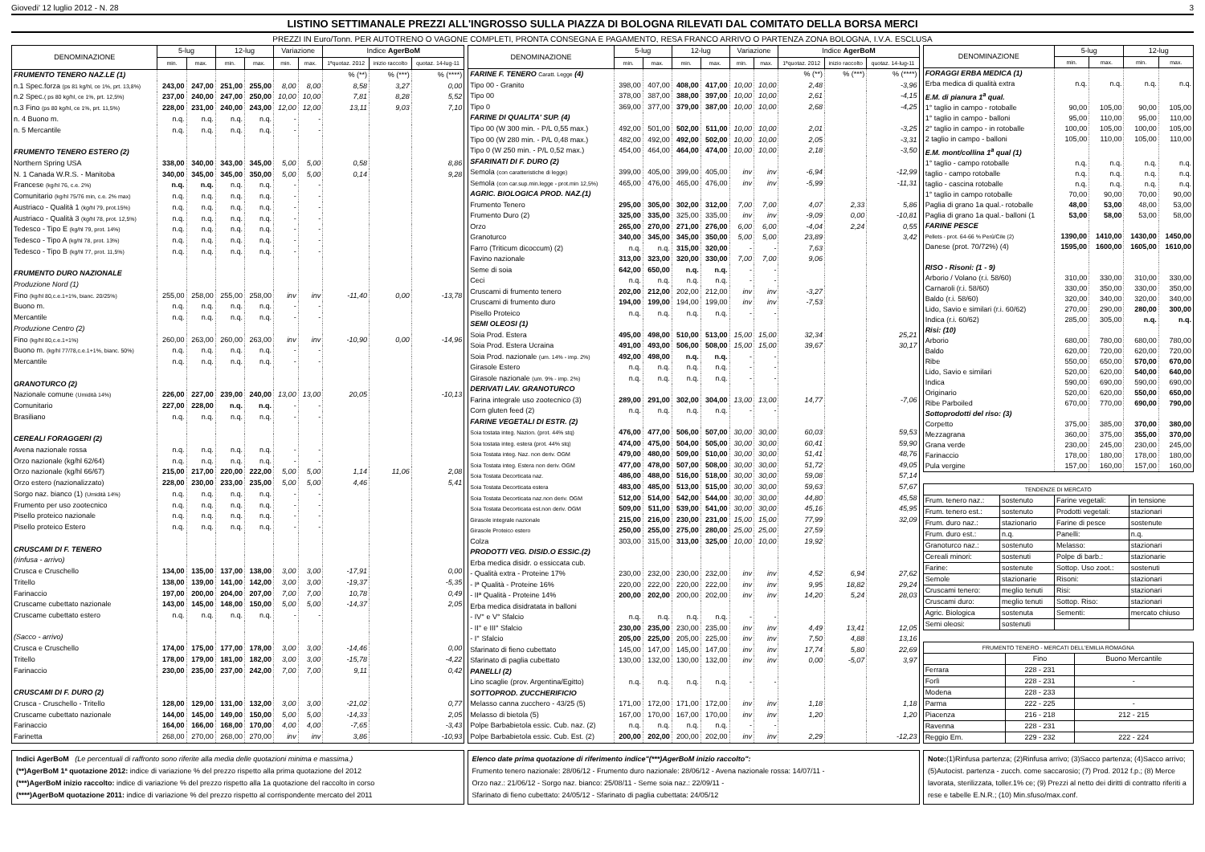Giovedi' 12 luglio 2012 - N. 28 3
LISTINO SETTIMANALE PREZZI ALL'INGROSSO SULLA PIAZZA DI BOLOGNA RILEVATI DAL COMITATO DELLA BORSA MERCI
PREZZI IN Euro/Tonn. PER AUTOTRENO O VAGONE COMPLETI, PRONTA CONSEGNA E PAGAMENTO, RESA FRANCO ARRIVO O PARTENZA ZONA BOLOGNA, I.V.A. ESCLUSA
| DENOMINAZIONE | 5-lug | | 12-lug | | Variazione | | Indice AgerBoM | | |
| --- | --- | --- | --- | --- | --- | --- | --- | --- | --- |
| | min. | max. | min. | max. | min. | max. | 1ªquotaz. 2012 | inizio raccolto | quotaz. 14-lug-11 |
| FRUMENTO TENERO NAZ.LE (1) | | | | | | | % (**) | % (***) | % (****) |
| n.1 Spec.forza (ps 81 kg/hl, ce 1%, prt. 13,8%) | 243,00 | 247,00 | 251,00 | 255,00 | 8,00 | 8,00 | 8,58 | 3,27 | 0,00 |
| n.2 Spec. ( ps 80 kg/hl, ce 1%, prt. 12,5%) | 237,00 | 240,00 | 247,00 | 250,00 | 10,00 | 10,00 | 7,81 | 8,28 | 5,52 |
| n.3 Fino (ps 80 kg/hl, ce 1%, prt. 11,5%) | 228,00 | 231,00 | 240,00 | 243,00 | 12,00 | 12,00 | 13,11 | 9,03 | 7,10 |
| n. 4 Buono m. | n.q. | n.q. | n.q. | n.q. | - | - | | | |
| n. 5 Mercantile | n.q. | n.q. | n.q. | n.q. | - | - | | | |
| FRUMENTO TENERO ESTERO (2) | | | | | | | | | |
| Northern Spring USA | 338,00 | 340,00 | 343,00 | 345,00 | 5,00 | 5,00 | 0,58 | | 8,86 |
| N. 1 Canada W.R.S. - Manitoba | 340,00 | 345,00 | 345,00 | 350,00 | 5,00 | 5,00 | 0,14 | | 9,28 |
| Francese (kg/hl 76, c.e. 2%) | n.q. | n.q. | n.q. | n.q. | - | - | | | |
| Comunitario (kg/hl 75/76 min, c.e. 2% max) | n.q. | n.q. | n.q. | n.q. | - | - | | | |
| Austriaco - Qualità 1 (kg/hl 79, prot.15%) | n.q. | n.q. | n.q. | n.q. | - | - | | | |
| Austriaco - Qualità 3 (kg/hl 78, prot. 12,5%) | n.q. | n.q. | n.q. | n.q. | - | - | | | |
| Tedesco - Tipo E (kg/hl 79, prot. 14%) | n.q. | n.q. | n.q. | n.q. | - | - | | | |
| Tedesco - Tipo A (kg/hl 78, prot. 13%) | n.q. | n.q. | n.q. | n.q. | - | - | | | |
| Tedesco - Tipo B (kg/hl 77, prot. 11,5%) | n.q. | n.q. | n.q. | n.q. | - | - | | | |
| FRUMENTO DURO NAZIONALE | | | | | | | | | |
| Produzione Nord (1) | | | | | | | | | |
| Fino (kg/hl 80,c.e.1+1%, bianc. 20/25%) | 255,00 | 258,00 | 255,00 | 258,00 | inv | inv | -11,40 | 0,00 | -13,78 |
| Buono m. | n.q. | n.q. | n.q. | n.q. | - | - | | | |
| Mercantile | n.q. | n.q. | n.q. | n.q. | - | - | | | |
| Produzione Centro (2) | | | | | | | | | |
| Fino (kg/hl 80,c.e.1+1%) | 260,00 | 263,00 | 260,00 | 263,00 | inv | inv | -10,90 | 0,00 | -14,96 |
| Buono m. (kg/hl 77/78,c.e.1+1%, bianc. 50%) | n.q. | n.q. | n.q. | n.q. | - | - | | | |
| Mercantile | n.q. | n.q. | n.q. | n.q. | - | - | | | |
| GRANOTURCO (2) | | | | | | | | | |
| Nazionale comune (Umidità 14%) | 226,00 | 227,00 | 239,00 | 240,00 | 13,00 | 13,00 | 20,05 | | -10,13 |
| Comunitario | 227,00 | 228,00 | n.q. | n.q. | - | - | | | |
| Brasiliano | n.q. | n.q. | n.q. | n.q. | - | - | | | |
| CEREALI FORAGGERI (2) | | | | | | | | | |
| Avena nazionale rossa | n.q. | n.q. | n.q. | n.q. | - | - | | | |
| Orzo nazionale (kg/hl 62/64) | n.q. | n.q. | n.q. | n.q. | - | - | | | |
| Orzo nazionale (kg/hl 66/67) | 215,00 | 217,00 | 220,00 | 222,00 | 5,00 | 5,00 | 1,14 | 11,06 | 2,08 |
| Orzo estero (nazionalizzato) | 228,00 | 230,00 | 233,00 | 235,00 | 5,00 | 5,00 | 4,46 | | 5,41 |
| Sorgo naz. bianco (1) (Umidità 14%) | n.q. | n.q. | n.q. | n.q. | - | - | | | |
| Frumento per uso zootecnico | n.q. | n.q. | n.q. | n.q. | - | - | | | |
| Pisello proteico nazionale | n.q. | n.q. | n.q. | n.q. | - | - | | | |
| Pisello proteico Estero | n.q. | n.q. | n.q. | n.q. | - | - | | | |
| CRUSCAMI DI F. TENERO | | | | | | | | | |
| (rinfusa - arrivo) | | | | | | | | | |
| Crusca e Cruschello | 134,00 | 135,00 | 137,00 | 138,00 | 3,00 | 3,00 | -17,91 | | 0,00 |
| Tritello | 138,00 | 139,00 | 141,00 | 142,00 | 3,00 | 3,00 | -19,37 | | -5,35 |
| Farinaccio | 197,00 | 200,00 | 204,00 | 207,00 | 7,00 | 7,00 | 10,78 | | 0,49 |
| Cruscame cubettato nazionale | 143,00 | 145,00 | 148,00 | 150,00 | 5,00 | 5,00 | -14,37 | | 2,05 |
| Cruscame cubettato estero | n.q. | n.q. | n.q. | n.q. | - | - | | | |
| (Sacco - arrivo) | | | | | | | | | |
| Crusca e Cruschello | 174,00 | 175,00 | 177,00 | 178,00 | 3,00 | 3,00 | -14,46 | | 0,00 |
| Tritello | 178,00 | 179,00 | 181,00 | 182,00 | 3,00 | 3,00 | -15,78 | | -4,22 |
| Farinaccio | 230,00 | 235,00 | 237,00 | 242,00 | 7,00 | 7,00 | 9,11 | | 0,42 |
| CRUSCAMI DI F. DURO (2) | | | | | | | | | |
| Crusca - Cruschello - Tritello | 128,00 | 129,00 | 131,00 | 132,00 | 3,00 | 3,00 | -21,02 | | 0,77 |
| Cruscame cubettato nazionale | 144,00 | 145,00 | 149,00 | 150,00 | 5,00 | 5,00 | -14,33 | | 2,05 |
| Farinaccio | 164,00 | 166,00 | 168,00 | 170,00 | 4,00 | 4,00 | -7,65 | | -3,43 |
| Farinetta | 268,00 | 270,00 | 268,00 | 270,00 | inv | inv | 3,86 | | -10,93 |
| DENOMINAZIONE | 5-lug | | 12-lug | | Variazione | | Indice AgerBoM | | |
| --- | --- | --- | --- | --- | --- | --- | --- | --- | --- |
| | min. | max. | min. | max. | min. | max. | 1ªquotaz. 2012 | inizio raccolto | quotaz. 14-lug-11 |
| FARINE F. TENERO Caratt. Legge (4) | | | | | | | % (**) | % (***) | % (****) |
| Tipo 00 - Granito | 398,00 | 407,00 | 408,00 | 417,00 | 10,00 | 10,00 | 2,48 | | -3,96 |
| Tipo 00 | 378,00 | 387,00 | 388,00 | 397,00 | 10,00 | 10,00 | 2,61 | | -4,15 |
| Tipo 0 | 369,00 | 377,00 | 379,00 | 387,00 | 10,00 | 10,00 | 2,68 | | -4,25 |
| FARINE DI QUALITA' SUP. (4) | | | | | | | | | |
| Tipo 00 (W 300 min. - P/L 0,55 max.) | 492,00 | 501,00 | 502,00 | 511,00 | 10,00 | 10,00 | 2,01 | | -3,25 |
| Tipo 00 (W 280 min. - P/L 0,48 max.) | 482,00 | 492,00 | 492,00 | 502,00 | 10,00 | 10,00 | 2,05 | | -3,31 |
| Tipo 0 (W 250 min. - P/L 0,52 max.) | 454,00 | 464,00 | 464,00 | 474,00 | 10,00 | 10,00 | 2,18 | | -3,50 |
| SFARINATI DI F. DURO (2) | | | | | | | | | |
| Semola (con caratteristiche di legge) | 399,00 | 405,00 | 399,00 | 405,00 | inv | inv | -6,94 | | -12,99 |
| Semola (con car.sup.min.legge - prot.min 12,5%) | 465,00 | 476,00 | 465,00 | 476,00 | inv | inv | -5,99 | | -11,31 |
| AGRIC. BIOLOGICA PROD. NAZ.(1) | | | | | | | | | |
| Frumento Tenero | 295,00 | 305,00 | 302,00 | 312,00 | 7,00 | 7,00 | 4,07 | 2,33 | 5,86 |
| Frumento Duro (2) | 325,00 | 335,00 | 325,00 | 335,00 | inv | inv | -9,09 | 0,00 | -10,81 |
| Orzo | 265,00 | 270,00 | 271,00 | 276,00 | 6,00 | 6,00 | -4,04 | 2,24 | 0,55 |
| Granoturco | 340,00 | 345,00 | 345,00 | 350,00 | 5,00 | 5,00 | 23,89 | | 3,42 |
| Farro (Triticum dicoccum) (2) | n.q. | n.q. | 315,00 | 320,00 | - | - | 7,63 | | |
| Favino nazionale | 313,00 | 323,00 | 320,00 | 330,00 | 7,00 | 7,00 | 9,06 | | |
| Seme di soia | 642,00 | 650,00 | n.q. | n.q. | - | - | | | |
| Ceci | n.q. | n.q. | n.q. | n.q. | - | - | | | |
| Cruscami di frumento tenero | 202,00 | 212,00 | 202,00 | 212,00 | inv | inv | -3,27 | | |
| Cruscami di frumento duro | 194,00 | 199,00 | 194,00 | 199,00 | inv | inv | -7,53 | | |
| Pisello Proteico | n.q. | n.q. | n.q. | n.q. | - | - | | | |
| SEMI OLEOSI (1) | | | | | | | | | |
| Soia Prod. Estera | 495,00 | 498,00 | 510,00 | 513,00 | 15,00 | 15,00 | 32,34 | | 25,21 |
| Soia Prod. Estera Ucraina | 491,00 | 493,00 | 506,00 | 508,00 | 15,00 | 15,00 | 39,67 | | 30,17 |
| Soia Prod. nazionale (um. 14% - imp. 2%) | 492,00 | 498,00 | n.q. | n.q. | - | - | | | |
| Girasole Estero | n.q. | n.q. | n.q. | n.q. | - | - | | | |
| Girasole nazionale (um. 9% - imp. 2%) | n.q. | n.q. | n.q. | n.q. | - | - | | | |
| DERIVATI LAV. GRANOTURCO | | | | | | | | | |
| Farina integrale uso zootecnico (3) | 289,00 | 291,00 | 302,00 | 304,00 | 13,00 | 13,00 | 14,77 | | -7,06 |
| Corn gluten feed (2) | n.q. | n.q. | n.q. | n.q. | - | - | | | |
| FARINE VEGETALI DI ESTR. (2) | | | | | | | | | |
| Soia tostata integ. Nazion. (prot. 44% stq) | 476,00 | 477,00 | 506,00 | 507,00 | 30,00 | 30,00 | 60,03 | | 59,53 |
| Soia tostata integ. estera (prot. 44% stq) | 474,00 | 475,00 | 504,00 | 505,00 | 30,00 | 30,00 | 60,41 | | 59,90 |
| Soia Tostata integ. Naz. non deriv. OGM | 479,00 | 480,00 | 509,00 | 510,00 | 30,00 | 30,00 | 51,41 | | 48,76 |
| Soia Tostata integ. Estera non deriv. OGM | 477,00 | 478,00 | 507,00 | 508,00 | 30,00 | 30,00 | 51,72 | | 49,05 |
| Soia Tostata Decorticata naz. | 486,00 | 488,00 | 516,00 | 518,00 | 30,00 | 30,00 | 59,08 | | 57,14 |
| Soia Tostata Decorticata estera | 483,00 | 485,00 | 513,00 | 515,00 | 30,00 | 30,00 | 59,63 | | 57,67 |
| Soia Tostata Decorticata naz.non deriv. OGM | 512,00 | 514,00 | 542,00 | 544,00 | 30,00 | 30,00 | 44,80 | | 45,58 |
| Soia Tostata Decorticata est.non deriv. OGM | 509,00 | 511,00 | 539,00 | 541,00 | 30,00 | 30,00 | 45,16 | | 45,95 |
| Girasole integrale nazionale | 215,00 | 216,00 | 230,00 | 231,00 | 15,00 | 15,00 | 77,99 | | 32,09 |
| Girasole Proteico estero | 250,00 | 255,00 | 275,00 | 280,00 | 25,00 | 25,00 | 27,59 | | |
| Colza | 303,00 | 315,00 | 313,00 | 325,00 | 10,00 | 10,00 | 19,92 | | |
| PRODOTTI VEG. DISID.O ESSIC.(2) | | | | | | | | | |
| Erba medica disidr. o essiccata cub. | | | | | | | | | |
| - Qualità extra - Proteine 17% | 230,00 | 232,00 | 230,00 | 232,00 | inv | inv | 4,52 | 6,94 | 27,62 |
| - Iª Qualità - Proteine 16% | 220,00 | 222,00 | 220,00 | 222,00 | inv | inv | 9,95 | 18,82 | 29,24 |
| - IIª Qualità - Proteine 14% | 200,00 | 202,00 | 200,00 | 202,00 | inv | inv | 14,20 | 5,24 | 28,03 |
| Erba medica disidratata in balloni | | | | | | | | | |
| - IV° e V° Sfalcio | n.q. | n.q. | n.q. | n.q. | - | - | | | |
| - II° e III° Sfalcio | 230,00 | 235,00 | 230,00 | 235,00 | inv | inv | 4,49 | 13,41 | 12,05 |
| - I° Sfalcio | 205,00 | 225,00 | 205,00 | 225,00 | inv | inv | 7,50 | 4,88 | 13,16 |
| Sfarinato di fieno cubettato | 145,00 | 147,00 | 145,00 | 147,00 | inv | inv | 17,74 | 5,80 | 22,69 |
| Sfarinato di paglia cubettato | 130,00 | 132,00 | 130,00 | 132,00 | inv | inv | 0,00 | -5,07 | 3,97 |
| PANELLI (2) | | | | | | | | | |
| Lino scaglie (prov. Argentina/Egitto) | n.q. | n.q. | n.q. | n.q. | - | - | | | |
| SOTTOPROD. ZUCCHERIFICIO | | | | | | | | | |
| Melasso canna zucchero - 43/25 (5) | 171,00 | 172,00 | 171,00 | 172,00 | inv | inv | 1,18 | | 1,18 |
| Melasso di bietola (5) | 167,00 | 170,00 | 167,00 | 170,00 | inv | inv | 1,20 | | 1,20 |
| Polpe Barbabietola essic. Cub. naz. (2) | n.q. | n.q. | n.q. | n.q. | - | - | | | |
| Polpe Barbabietola essic. Cub. Est. (2) | 200,00 | 202,00 | 200,00 | 202,00 | inv | inv | 2,29 | | -12,23 |
| DENOMINAZIONE | 5-lug | | 12-lug | |
| --- | --- | --- | --- | --- |
| | min. | max. | min. | max. |
| FORAGGI ERBA MEDICA (1) | | | | |
| Erba medica di qualità extra | n.q. | n.q. | n.q. | n.q. |
| E.M. di pianura 1<sup>a</sup> qual. | | | | |
| 1° taglio in campo - rotoballe | 90,00 | 105,00 | 90,00 | 105,00 |
| 1° taglio in campo - balloni | 95,00 | 110,00 | 95,00 | 110,00 |
| 2° taglio in campo - in rotoballe | 100,00 | 105,00 | 100,00 | 105,00 |
| 2 taglio in campo - balloni | 105,00 | 110,00 | 105,00 | 110,00 |
| E.M. mont/collina 1<sup>a</sup> qual (1) | | | | |
| 1° taglio - campo rotoballe | n.q. | n.q. | n.q. | n.q. |
| taglio - campo rotoballe | n.q. | n.q. | n.q. | n.q. |
| taglio - cascina rotoballe | n.q. | n.q. | n.q. | n.q. |
| 1° taglio in campo rotoballe | 70,00 | 90,00 | 70,00 | 90,00 |
| Paglia di grano 1a qual.- rotoballe | 48,00 | 53,00 | 48,00 | 53,00 |
| Paglia di grano 1a qual.- balloni (1 | 53,00 | 58,00 | 53,00 | 58,00 |
| FARINE PESCE | | | | |
| Pellets - prot. 64-66 % Perù/Cile (2) | 1390,00 | 1410,00 | 1430,00 | 1450,00 |
| Danese (prot. 70/72%) (4) | 1595,00 | 1600,00 | 1605,00 | 1610,00 |
| RISO - Risoni: (1 - 9) | | | | |
| Arborio / Volano (r.i. 58/60) | 310,00 | 330,00 | 310,00 | 330,00 |
| Carnaroli (r.i. 58/60) | 330,00 | 350,00 | 330,00 | 350,00 |
| Baldo (r.i. 58/60) | 320,00 | 340,00 | 320,00 | 340,00 |
| Lido, Savio e similari (r.i. 60/62) | 270,00 | 290,00 | 280,00 | 300,00 |
| Indica (r.i. 60/62) | 285,00 | 305,00 | n.q. | n.q. |
| Risi: (10) | | | | |
| Arborio | 680,00 | 780,00 | 680,00 | 780,00 |
| Baldo | 620,00 | 720,00 | 620,00 | 720,00 |
| Ribe | 550,00 | 650,00 | 570,00 | 670,00 |
| Lido, Savio e similari | 520,00 | 620,00 | 540,00 | 640,00 |
| Indica | 590,00 | 690,00 | 590,00 | 690,00 |
| Originario | 520,00 | 620,00 | 550,00 | 650,00 |
| Ribe Parboiled | 670,00 | 770,00 | 690,00 | 790,00 |
| Sottoprodotti del riso: (3) | | | | |
| Corpetto | 375,00 | 385,00 | 370,00 | 380,00 |
| Mezzagrana | 360,00 | 375,00 | 355,00 | 370,00 |
| Grana verde | 230,00 | 245,00 | 230,00 | 245,00 |
| Farinaccio | 178,00 | 180,00 | 178,00 | 180,00 |
| Pula vergine | 157,00 | 160,00 | 157,00 | 160,00 |
| TENDENZE DI MERCATO | | | |
| --- | --- | --- | --- |
| Frum. tenero naz.: | sostenuto | Farine vegetali: | in tensione |
| Frum. tenero est.: | sostenuto | Prodotti vegetali: | stazionari |
| Frum. duro naz.: | stazionario | Farine di pesce | sostenute |
| Frum. duro est.: | n.q. | Panelli: | n.q. |
| Granoturco naz.: | sostenuto | Melasso: | stazionari |
| Cereali minori: | sostenuti | Polpe di barb.: | stazionarie |
| Farine: | sostenute | Sottop. Uso zoot.: | sostenuti |
| Semole | stazionarie | Risoni: | stazionari |
| Cruscami tenero: | meglio tenuti | Risi: | stazionari |
| Cruscami duro: | meglio tenuti | Sottop. Riso: | stazionari |
| Agric. Biologica | sostenuta | Sementi: | mercato chiuso |
| Semi oleosi: | sostenuti | | |
| FRUMENTO TENERO - MERCATI DELL'EMILIA ROMAGNA | | |
| --- | --- | --- |
| | Fino | Buono Mercantile |
| Ferrara | 228 - 231 | |
| Forlì | 228 - 231 | - |
| Modena | 228 - 233 | |
| Parma | 222 - 225 | - |
| Piacenza | 216 - 218 | 212 - 215 |
| Ravenna | 228 - 231 | |
| Reggio Em. | 229 - 232 | 222 - 224 |
Indici AgerBoM (Le percentuali di raffronto sono riferite alla media delle quotazioni minima e massima.)
(**)AgerBoM 1ª quotazione 2012: indice di variazione % del prezzo rispetto alla prima quotazione del 2012
(***)AgerBoM inizio raccolto: indice di variazione % del prezzo rispetto alla 1a quotazione del raccolto in corso
(****)AgerBoM quotazione 2011: indice di variazione % del prezzo rispetto al corrispondente mercato del 2011
Elenco date prima quotazione di riferimento indice"(***)AgerBoM inizio raccolto":
Frumento tenero nazionale: 28/06/12 - Frumento duro nazionale: 28/06/12 - Avena nazionale rossa: 14/07/11 -
Orzo naz.: 21/06/12 - Sorgo naz. bianco: 25/08/11 - Seme soia naz.: 22/09/11 -
Sfarinato di fieno cubettato: 24/05/12 - Sfarinato di paglia cubettata: 24/05/12
Note:(1)Rinfusa partenza; (2)Rinfusa arrivo; (3)Sacco partenza; (4)Sacco arrivo; (5)Autocist. partenza - zucch. come saccarosio; (7) Prod. 2012 f.p.; (8) Merce lavorata, sterilizzata, toller.1% ce; (9) Prezzi al netto dei diritti di contratto riferiti a rese e tabelle E.N.R.; (10) Min.sfuso/max.conf.